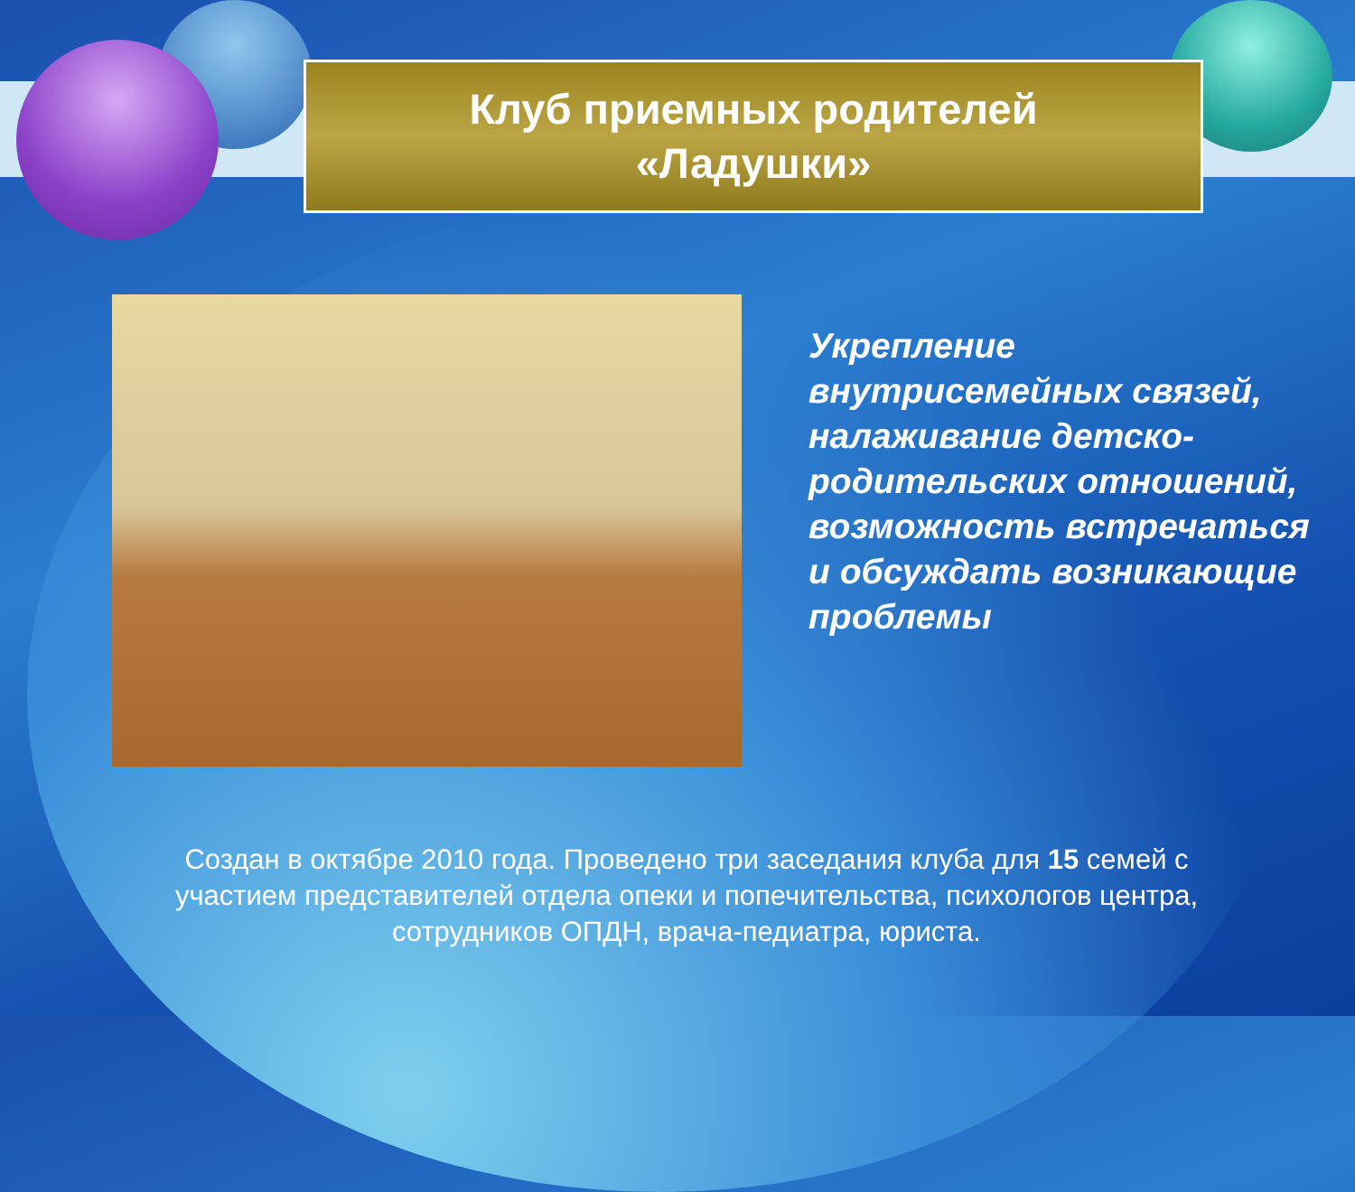Клуб приемных родителей
«Ладушки»
Укрепление внутрисемейных связей, налаживание детско-родительских отношений, возможность встречаться и обсуждать возникающие проблемы
Создан в октябре 2010 года. Проведено три заседания клуба для 15 семей с участием представителей отдела опеки и попечительства, психологов центра, сотрудников ОПДН, врача-педиатра, юриста.